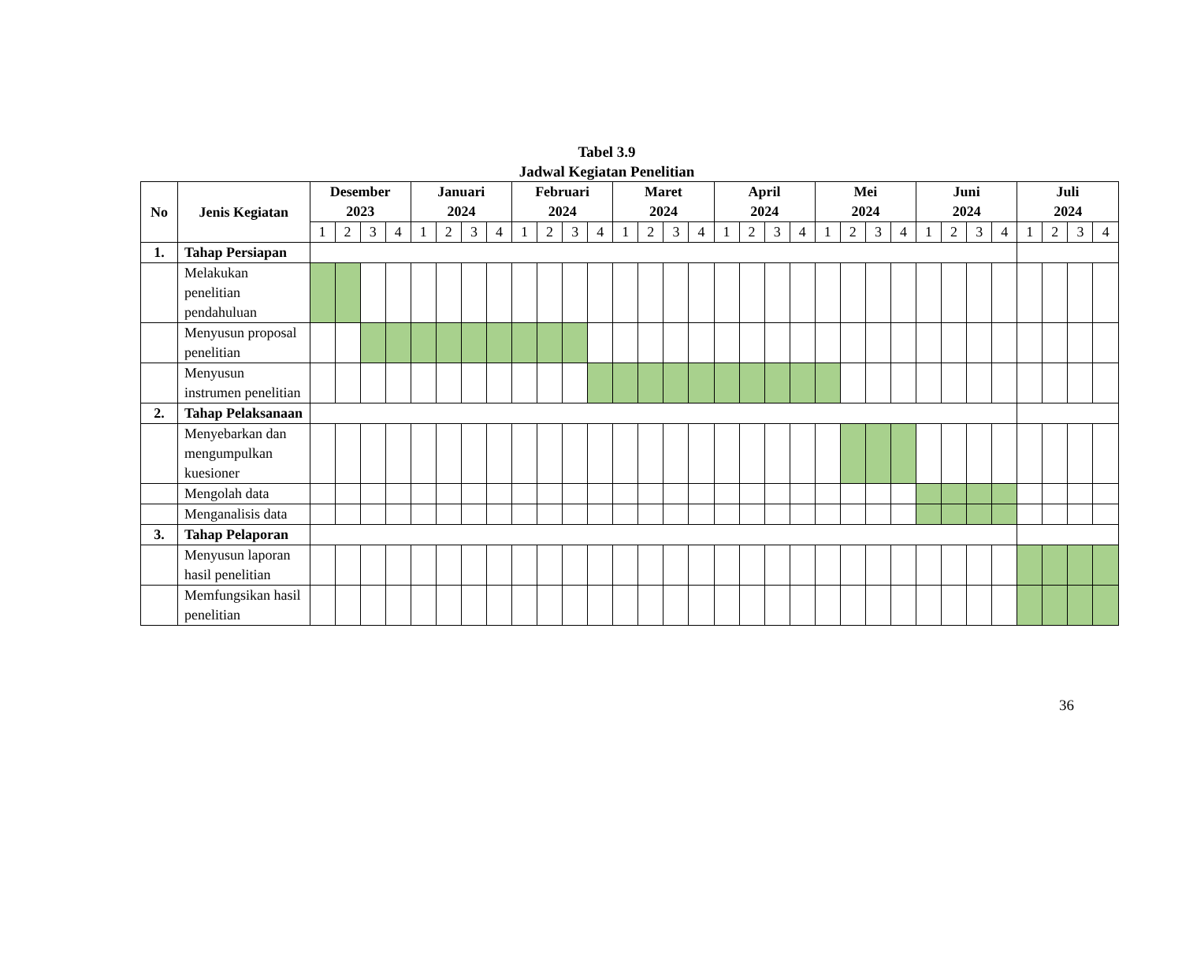Tabel 3.9
Jadwal Kegiatan Penelitian
| No | Jenis Kegiatan | Desember 2023 | | | | Januari 2024 | | | | Februari 2024 | | | | Maret 2024 | | | | April 2024 | | | | Mei 2024 | | | | Juni 2024 | | | | Juli 2024 | | | |
| --- | --- | --- | --- | --- | --- | --- | --- | --- | --- | --- | --- | --- | --- | --- | --- | --- | --- | --- | --- | --- | --- | --- | --- | --- | --- | --- | --- | --- | --- | --- | --- | --- | --- |
| | | 1 | 2 | 3 | 4 | 1 | 2 | 3 | 4 | 1 | 2 | 3 | 4 | 1 | 2 | 3 | 4 | 1 | 2 | 3 | 4 | 1 | 2 | 3 | 4 | 1 | 2 | 3 | 4 | 1 | 2 | 3 | 4 |
| 1. | Tahap Persiapan | | | | | | | | | | | | | | | | | | | | | | | | | | | | | | | | |
| | Melakukan penelitian pendahuluan | | | | | | | | | | | | | | | | | | | | | | | | | | | | | | | | |
| | Menyusun proposal penelitian | | | | | | | | | | | | | | | | | | | | | | | | | | | | | | | | |
| | Menyusun instrumen penelitian | | | | | | | | | | | | | | | | | | | | | | | | | | | | | | | | |
| 2. | Tahap Pelaksanaan | | | | | | | | | | | | | | | | | | | | | | | | | | | | | | | | |
| | Menyebarkan dan mengumpulkan kuesioner | | | | | | | | | | | | | | | | | | | | | | | | | | | | | | | | |
| | Mengolah data | | | | | | | | | | | | | | | | | | | | | | | | | | | | | | | | |
| | Menganalisis data | | | | | | | | | | | | | | | | | | | | | | | | | | | | | | | | |
| 3. | Tahap Pelaporan | | | | | | | | | | | | | | | | | | | | | | | | | | | | | | | | |
| | Menyusun laporan hasil penelitian | | | | | | | | | | | | | | | | | | | | | | | | | | | | | | | | |
| | Memfungsikan hasil penelitian | | | | | | | | | | | | | | | | | | | | | | | | | | | | | | | | |
36